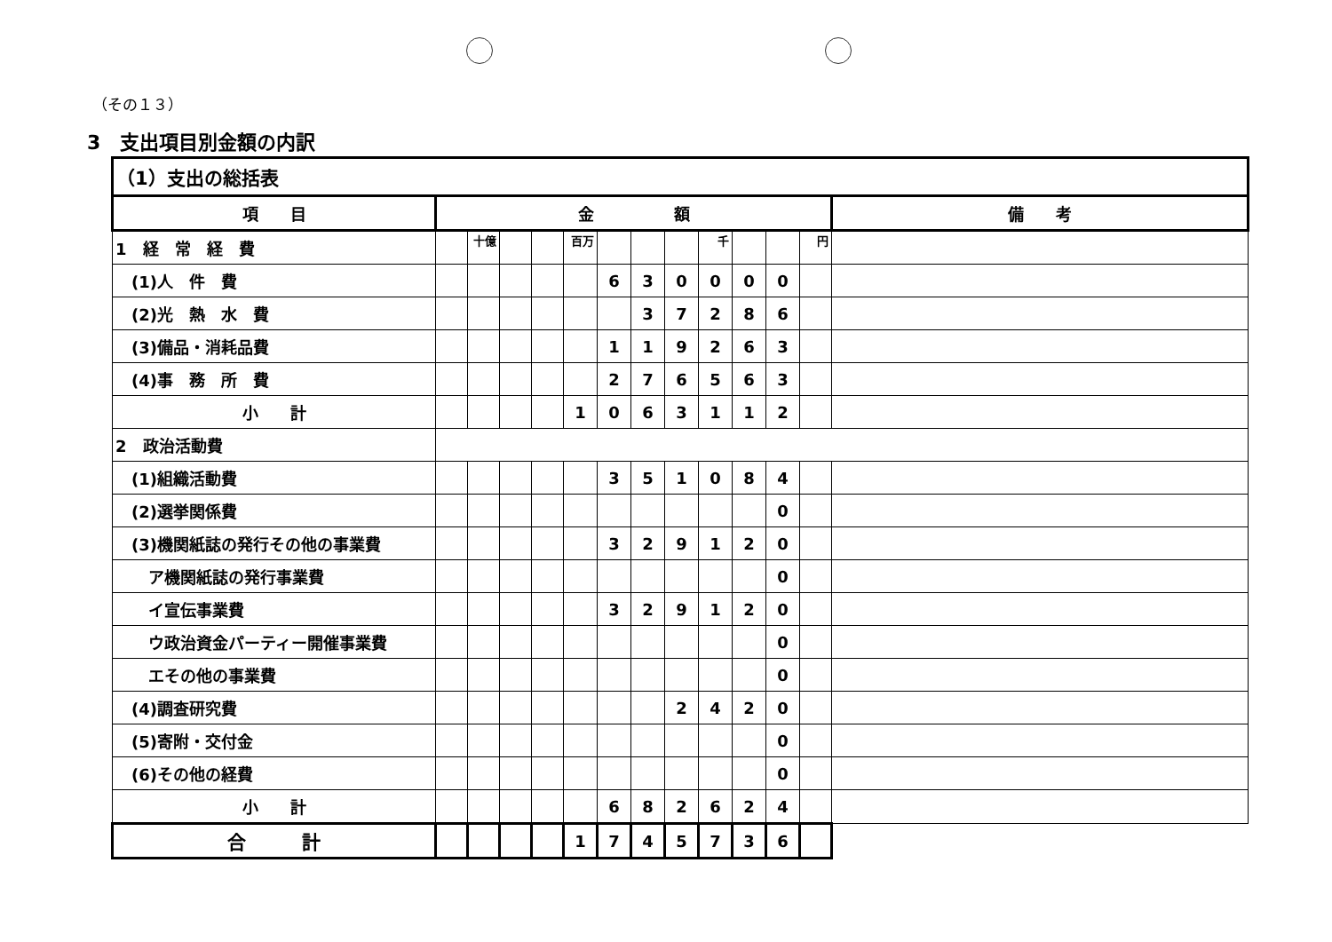（その１３）
3　支出項目別金額の内訳
| （1）支出の総括表 | | | | | | | | | | | | | |
| 項 目 | 金 額 | | | | | | | | | | | | 備 考 |
| 1 経 常 経 費 | | 十億 | | | 百万 | | | | 千 | | | 円 | |
| (1)人 件 費 | | | | | | 6 | 3 | 0 | 0 | 0 | 0 | | |
| (2)光 熱 水 費 | | | | | | | 3 | 7 | 2 | 8 | 6 | | |
| (3)備品・消耗品費 | | | | | | 1 | 1 | 9 | 2 | 6 | 3 | | |
| (4)事 務 所 費 | | | | | | 2 | 7 | 6 | 5 | 6 | 3 | | |
| 小 計 | | | | | 1 | 0 | 6 | 3 | 1 | 1 | 2 | | |
| 2 政治活動費 | | | | | | | | | | | | | |
| (1)組織活動費 | | | | | | 3 | 5 | 1 | 0 | 8 | 4 | | |
| (2)選挙関係費 | | | | | | | | | | | 0 | | |
| (3)機関紙誌の発行その他の事業費 | | | | | | 3 | 2 | 9 | 1 | 2 | 0 | | |
| ア機関紙誌の発行事業費 | | | | | | | | | | | 0 | | |
| イ宣伝事業費 | | | | | | 3 | 2 | 9 | 1 | 2 | 0 | | |
| ウ政治資金パーティー開催事業費 | | | | | | | | | | | 0 | | |
| エその他の事業費 | | | | | | | | | | | 0 | | |
| (4)調査研究費 | | | | | | | | 2 | 4 | 2 | 0 | | |
| (5)寄附・交付金 | | | | | | | | | | | 0 | | |
| (6)その他の経費 | | | | | | | | | | | 0 | | |
| 小 計 | | | | | | 6 | 8 | 2 | 6 | 2 | 4 | | |
| 合 計 | | | | | 1 | 7 | 4 | 5 | 7 | 3 | 6 | | |